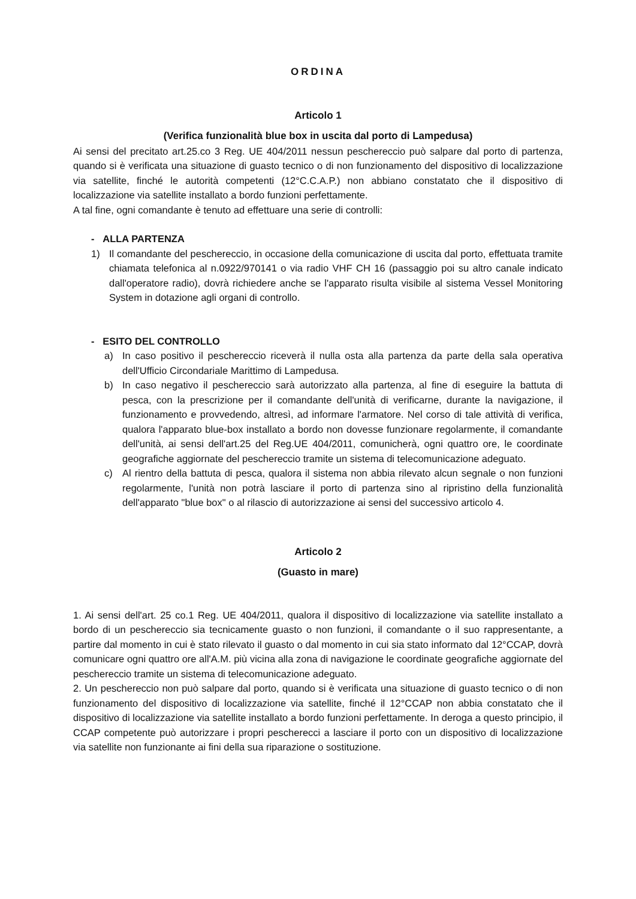ORDINA
Articolo 1
(Verifica funzionalità blue box in uscita dal porto di Lampedusa)
Ai sensi del precitato art.25.co 3 Reg. UE 404/2011 nessun peschereccio può salpare dal porto di partenza, quando si è verificata una situazione di guasto tecnico o di non funzionamento del dispositivo di localizzazione via satellite, finché le autorità competenti (12°C.C.A.P.) non abbiano constatato che il dispositivo di localizzazione via satellite installato a bordo funzioni perfettamente.
A tal fine, ogni comandante è tenuto ad effettuare una serie di controlli:
- ALLA PARTENZA
1) Il comandante del peschereccio, in occasione della comunicazione di uscita dal porto, effettuata tramite chiamata telefonica al n.0922/970141 o via radio VHF CH 16 (passaggio poi su altro canale indicato dall'operatore radio), dovrà richiedere anche se l'apparato risulta visibile al sistema Vessel Monitoring System in dotazione agli organi di controllo.
- ESITO DEL CONTROLLO
a) In caso positivo il peschereccio riceverà il nulla osta alla partenza da parte della sala operativa dell'Ufficio Circondariale Marittimo di Lampedusa.
b) In caso negativo il peschereccio sarà autorizzato alla partenza, al fine di eseguire la battuta di pesca, con la prescrizione per il comandante dell'unità di verificarne, durante la navigazione, il funzionamento e provvedendo, altresì, ad informare l'armatore. Nel corso di tale attività di verifica, qualora l'apparato blue-box installato a bordo non dovesse funzionare regolarmente, il comandante dell'unità, ai sensi dell'art.25 del Reg.UE 404/2011, comunicherà, ogni quattro ore, le coordinate geografiche aggiornate del peschereccio tramite un sistema di telecomunicazione adeguato.
c) Al rientro della battuta di pesca, qualora il sistema non abbia rilevato alcun segnale o non funzioni regolarmente, l'unità non potrà lasciare il porto di partenza sino al ripristino della funzionalità dell'apparato "blue box" o al rilascio di autorizzazione ai sensi del successivo articolo 4.
Articolo 2
(Guasto in mare)
1. Ai sensi dell'art. 25 co.1 Reg. UE 404/2011, qualora il dispositivo di localizzazione via satellite installato a bordo di un peschereccio sia tecnicamente guasto o non funzioni, il comandante o il suo rappresentante, a partire dal momento in cui è stato rilevato il guasto o dal momento in cui sia stato informato dal 12°CCAP, dovrà comunicare ogni quattro ore all'A.M. più vicina alla zona di navigazione le coordinate geografiche aggiornate del peschereccio tramite un sistema di telecomunicazione adeguato.
2. Un peschereccio non può salpare dal porto, quando si è verificata una situazione di guasto tecnico o di non funzionamento del dispositivo di localizzazione via satellite, finché il 12°CCAP non abbia constatato che il dispositivo di localizzazione via satellite installato a bordo funzioni perfettamente. In deroga a questo principio, il CCAP competente può autorizzare i propri pescherecci a lasciare il porto con un dispositivo di localizzazione via satellite non funzionante ai fini della sua riparazione o sostituzione.